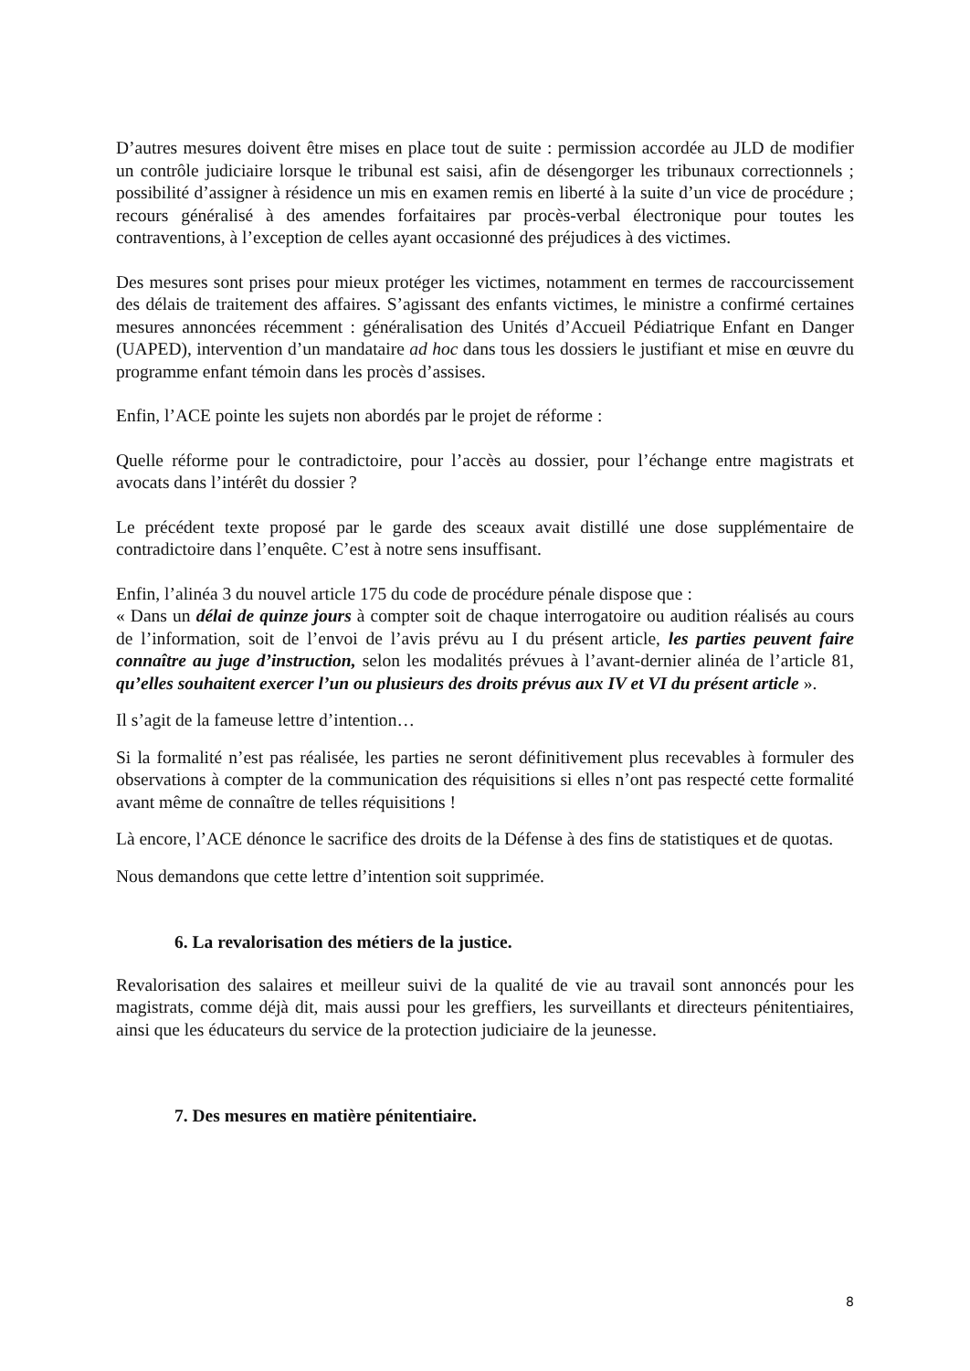D’autres mesures doivent être mises en place tout de suite : permission accordée au JLD de modifier un contrôle judiciaire lorsque le tribunal est saisi, afin de désengorger les tribunaux correctionnels ; possibilité d’assigner à résidence un mis en examen remis en liberté à la suite d’un vice de procédure ; recours généralisé à des amendes forfaitaires par procès-verbal électronique pour toutes les contraventions, à l’exception de celles ayant occasionné des préjudices à des victimes.
Des mesures sont prises pour mieux protéger les victimes, notamment en termes de raccourcissement des délais de traitement des affaires. S’agissant des enfants victimes, le ministre a confirmé certaines mesures annoncées récemment : généralisation des Unités d’Accueil Pédiatrique Enfant en Danger (UAPED), intervention d’un mandataire ad hoc dans tous les dossiers le justifiant et mise en œuvre du programme enfant témoin dans les procès d’assises.
Enfin, l’ACE pointe les sujets non abordés par le projet de réforme :
Quelle réforme pour le contradictoire, pour l’accès au dossier, pour l’échange entre magistrats et avocats dans l’intérêt du dossier ?
Le précédent texte proposé par le garde des sceaux avait distillé une dose supplémentaire de contradictoire dans l’enquête. C’est à notre sens insuffisant.
Enfin, l’alinéa 3 du nouvel article 175 du code de procédure pénale dispose que :
« Dans un délai de quinze jours à compter soit de chaque interrogatoire ou audition réalisés au cours de l’information, soit de l’envoi de l’avis prévu au I du présent article, les parties peuvent faire connaître au juge d’instruction, selon les modalités prévues à l’avant-dernier alinéa de l’article 81, qu’elles souhaitent exercer l’un ou plusieurs des droits prévus aux IV et VI du présent article ».
Il s’agit de la fameuse lettre d’intention…
Si la formalité n’est pas réalisée, les parties ne seront définitivement plus recevables à formuler des observations à compter de la communication des réquisitions si elles n’ont pas respecté cette formalité avant même de connaître de telles réquisitions !
Là encore, l’ACE dénonce le sacrifice des droits de la Défense à des fins de statistiques et de quotas.
Nous demandons que cette lettre d’intention soit supprimée.
6. La revalorisation des métiers de la justice.
Revalorisation des salaires et meilleur suivi de la qualité de vie au travail sont annoncés pour les magistrats, comme déjà dit, mais aussi pour les greffiers, les surveillants et directeurs pénitentiaires, ainsi que les éducateurs du service de la protection judiciaire de la jeunesse.
7. Des mesures en matière pénitentiaire.
8